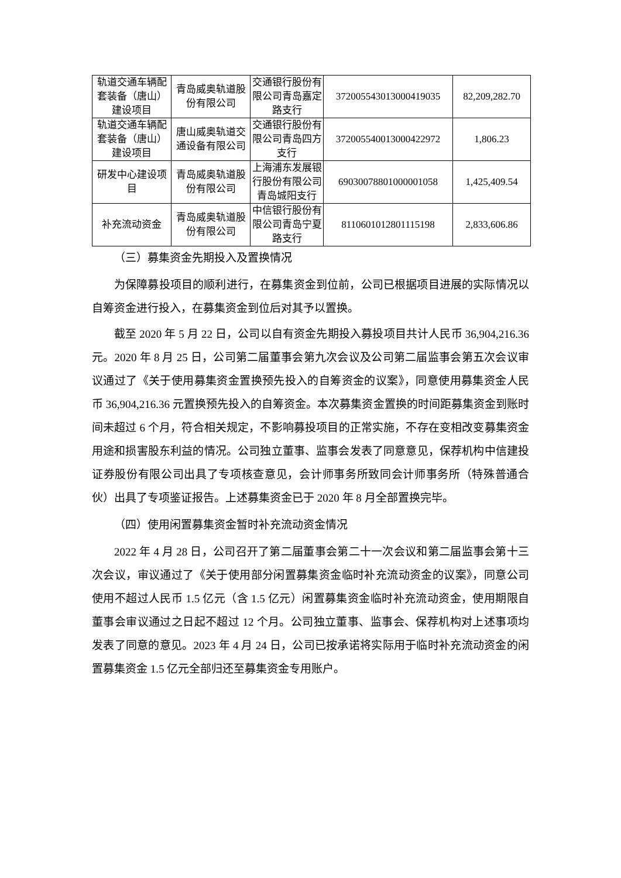| 轨道交通车辆配套装备（唐山）建设项目 | 青岛威奥轨道股份有限公司 | 交通银行股份有限公司青岛嘉定路支行 | 372005543013000419035 | 82,209,282.70 |
| 轨道交通车辆配套装备（唐山）建设项目 | 唐山威奥轨道交通设备有限公司 | 交通银行股份有限公司青岛四方支行 | 372005540013000422972 | 1,806.23 |
| 研发中心建设项目 | 青岛威奥轨道股份有限公司 | 上海浦东发展银行股份有限公司青岛城阳支行 | 69030078801000001058 | 1,425,409.54 |
| 补充流动资金 | 青岛威奥轨道股份有限公司 | 中信银行股份有限公司青岛宁夏路支行 | 8110601012801115198 | 2,833,606.86 |
（三）募集资金先期投入及置换情况
为保障募投项目的顺利进行，在募集资金到位前，公司已根据项目进展的实际情况以自筹资金进行投入，在募集资金到位后对其予以置换。
截至 2020 年 5 月 22 日，公司以自有资金先期投入募投项目共计人民币 36,904,216.36 元。2020 年 8 月 25 日，公司第二届董事会第九次会议及公司第二届监事会第五次会议审议通过了《关于使用募集资金置换预先投入的自筹资金的议案》，同意使用募集资金人民币 36,904,216.36 元置换预先投入的自筹资金。本次募集资金置换的时间距募集资金到账时间未超过 6 个月，符合相关规定，不影响募投项目的正常实施，不存在变相改变募集资金用途和损害股东利益的情况。公司独立董事、监事会发表了同意意见，保荐机构中信建投证券股份有限公司出具了专项核查意见，会计师事务所致同会计师事务所（特殊普通合伙）出具了专项鉴证报告。上述募集资金已于 2020 年 8 月全部置换完毕。
（四）使用闲置募集资金暂时补充流动资金情况
2022 年 4 月 28 日，公司召开了第二届董事会第二十一次会议和第二届监事会第十三次会议，审议通过了《关于使用部分闲置募集资金临时补充流动资金的议案》，同意公司使用不超过人民币 1.5 亿元（含 1.5 亿元）闲置募集资金临时补充流动资金，使用期限自董事会审议通过之日起不超过 12 个月。公司独立董事、监事会、保荐机构对上述事项均发表了同意的意见。2023 年 4 月 24 日，公司已按承诺将实际用于临时补充流动资金的闲置募集资金 1.5 亿元全部归还至募集资金专用账户。